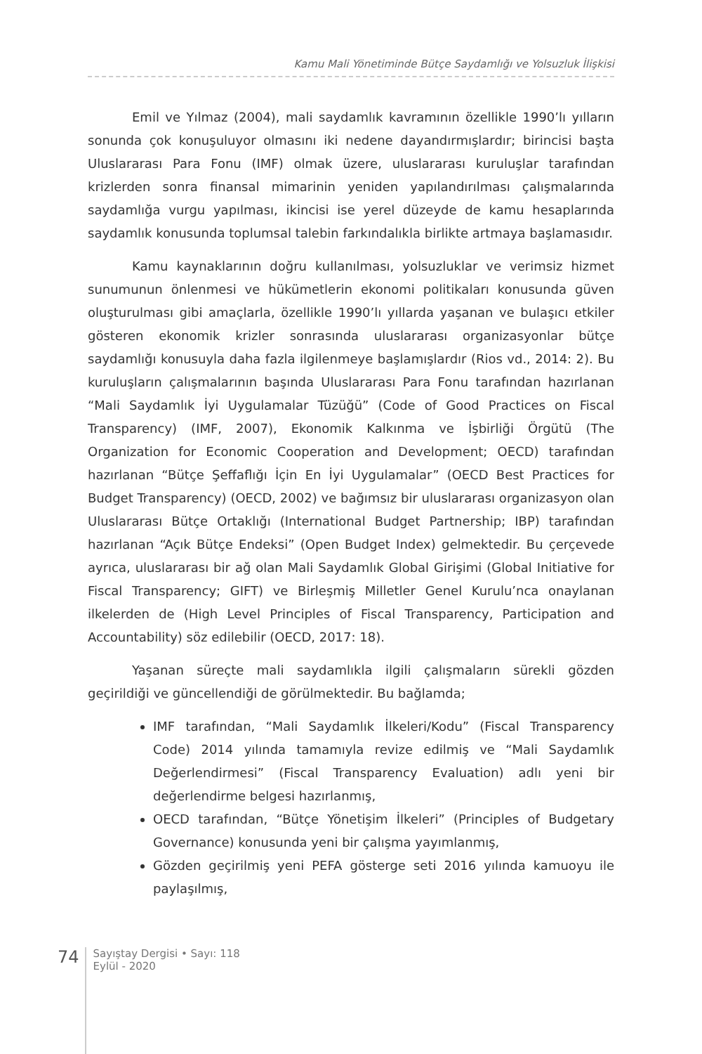Kamu Mali Yönetiminde Bütçe Saydamlığı ve Yolsuzluk İlişkisi
Emil ve Yılmaz (2004), mali saydamlık kavramının özellikle 1990’lı yılların sonunda çok konuşuluyor olmasını iki nedene dayandırmışlardır; birincisi başta Uluslararası Para Fonu (IMF) olmak üzere, uluslararası kuruluşlar tarafından krizlerden sonra finansal mimarinin yeniden yapılandırılması çalışmalarında saydamlığa vurgu yapılması, ikincisi ise yerel düzeyde de kamu hesaplarında saydamlık konusunda toplumsal talebin farkındalıkla birlikte artmaya başlamasıdır.
Kamu kaynaklarının doğru kullanılması, yolsuzluklar ve verimsiz hizmet sunumunun önlenmesi ve hükümetlerin ekonomi politikaları konusunda güven oluşturulması gibi amaçlarla, özellikle 1990’lı yıllarda yaşanan ve bulaşıcı etkiler gösteren ekonomik krizler sonrasında uluslararası organizasyonlar bütçe saydamlığı konusuyla daha fazla ilgilenmeye başlamışlardır (Rios vd., 2014: 2). Bu kuruluşların çalışmalarının başında Uluslararası Para Fonu tarafından hazırlanan “Mali Saydamlık İyi Uygulamalar Tüzüğü” (Code of Good Practices on Fiscal Transparency) (IMF, 2007), Ekonomik Kalkınma ve İşbirliği Örgütü (The Organization for Economic Cooperation and Development; OECD) tarafından hazırlanan “Bütçe Şeffaflığı İçin En İyi Uygulamalar” (OECD Best Practices for Budget Transparency) (OECD, 2002) ve bağımsız bir uluslararası organizasyon olan Uluslararası Bütçe Ortaklığı (International Budget Partnership; IBP) tarafından hazırlanan “Açık Bütçe Endeksi” (Open Budget Index) gelmektedir. Bu çerçevede ayrıca, uluslararası bir ağ olan Mali Saydamlık Global Girişimi (Global Initiative for Fiscal Transparency; GIFT) ve Birleşmiş Milletler Genel Kurulu’nca onaylanan ilkelerden de (High Level Principles of Fiscal Transparency, Participation and Accountability) söz edilebilir (OECD, 2017: 18).
Yaşanan süreçte mali saydamlıkla ilgili çalışmaların sürekli gözden geçirildiği ve güncellendiği de görülmektedir. Bu bağlamda;
IMF tarafından, “Mali Saydamlık İlkeleri/Kodu” (Fiscal Transparency Code) 2014 yılında tamamıyla revize edilmiş ve “Mali Saydamlık Değerlendirmesi” (Fiscal Transparency Evaluation) adlı yeni bir değerlendirme belgesi hazırlanmış,
OECD tarafından, “Bütçe Yönetişim İlkeleri” (Principles of Budgetary Governance) konusunda yeni bir çalışma yayımlanmış,
Gözden geçirilmiş yeni PEFA gösterge seti 2016 yılında kamuoyu ile paylaşılmış,
74
Sayıştay Dergisi • Sayı: 118
Eylül - 2020